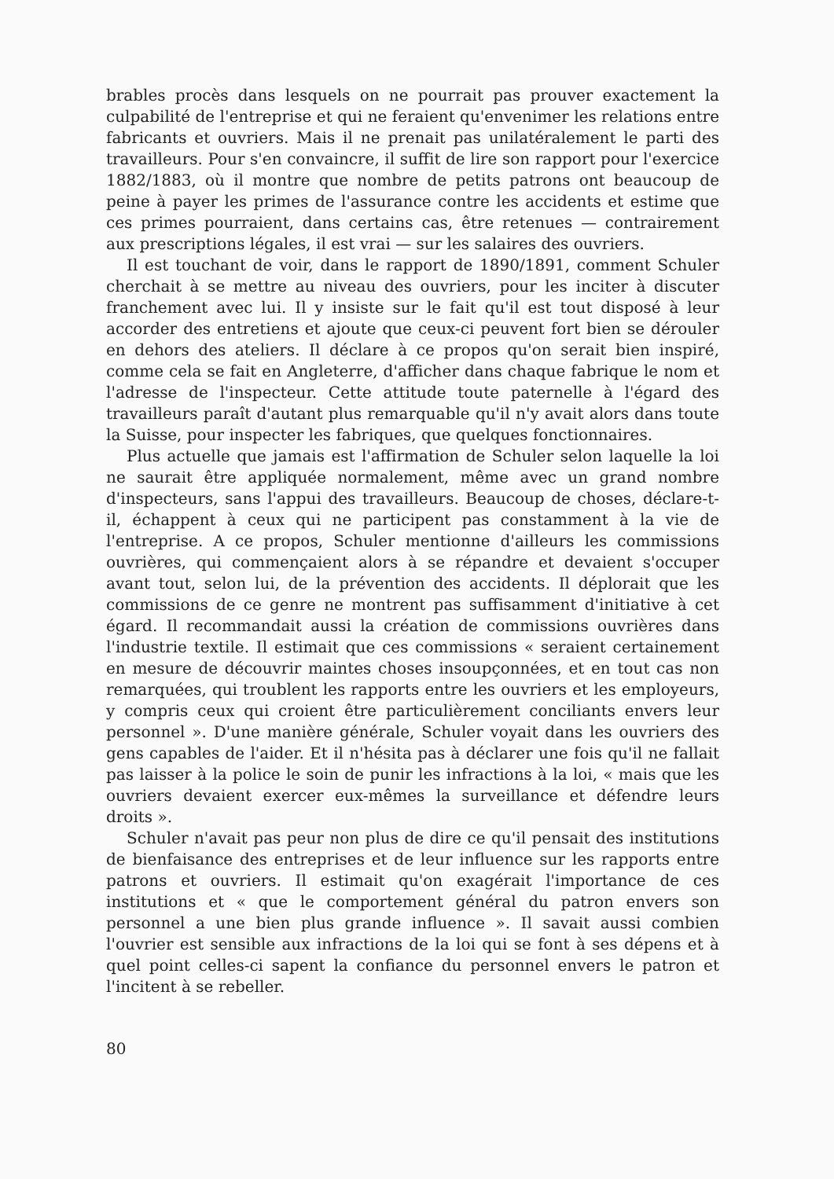brables procès dans lesquels on ne pourrait pas prouver exactement la culpabilité de l'entreprise et qui ne feraient qu'envenimer les relations entre fabricants et ouvriers. Mais il ne prenait pas unilatéralement le parti des travailleurs. Pour s'en convaincre, il suffit de lire son rapport pour l'exercice 1882/1883, où il montre que nombre de petits patrons ont beaucoup de peine à payer les primes de l'assurance contre les accidents et estime que ces primes pourraient, dans certains cas, être retenues — contrairement aux prescriptions légales, il est vrai — sur les salaires des ouvriers.
Il est touchant de voir, dans le rapport de 1890/1891, comment Schuler cherchait à se mettre au niveau des ouvriers, pour les inciter à discuter franchement avec lui. Il y insiste sur le fait qu'il est tout disposé à leur accorder des entretiens et ajoute que ceux-ci peuvent fort bien se dérouler en dehors des ateliers. Il déclare à ce propos qu'on serait bien inspiré, comme cela se fait en Angleterre, d'afficher dans chaque fabrique le nom et l'adresse de l'inspecteur. Cette attitude toute paternelle à l'égard des travailleurs paraît d'autant plus remarquable qu'il n'y avait alors dans toute la Suisse, pour inspecter les fabriques, que quelques fonctionnaires.
Plus actuelle que jamais est l'affirmation de Schuler selon laquelle la loi ne saurait être appliquée normalement, même avec un grand nombre d'inspecteurs, sans l'appui des travailleurs. Beaucoup de choses, déclare-t-il, échappent à ceux qui ne participent pas constamment à la vie de l'entreprise. A ce propos, Schuler mentionne d'ailleurs les commissions ouvrières, qui commençaient alors à se répandre et devaient s'occuper avant tout, selon lui, de la prévention des accidents. Il déplorait que les commissions de ce genre ne montrent pas suffisamment d'initiative à cet égard. Il recommandait aussi la création de commissions ouvrières dans l'industrie textile. Il estimait que ces commissions « seraient certainement en mesure de découvrir maintes choses insoupçonnées, et en tout cas non remarquées, qui troublent les rapports entre les ouvriers et les employeurs, y compris ceux qui croient être particulièrement conciliants envers leur personnel ». D'une manière générale, Schuler voyait dans les ouvriers des gens capables de l'aider. Et il n'hésita pas à déclarer une fois qu'il ne fallait pas laisser à la police le soin de punir les infractions à la loi, « mais que les ouvriers devaient exercer eux-mêmes la surveillance et défendre leurs droits ».
Schuler n'avait pas peur non plus de dire ce qu'il pensait des institutions de bienfaisance des entreprises et de leur influence sur les rapports entre patrons et ouvriers. Il estimait qu'on exagérait l'importance de ces institutions et « que le comportement général du patron envers son personnel a une bien plus grande influence ». Il savait aussi combien l'ouvrier est sensible aux infractions de la loi qui se font à ses dépens et à quel point celles-ci sapent la confiance du personnel envers le patron et l'incitent à se rebeller.
80